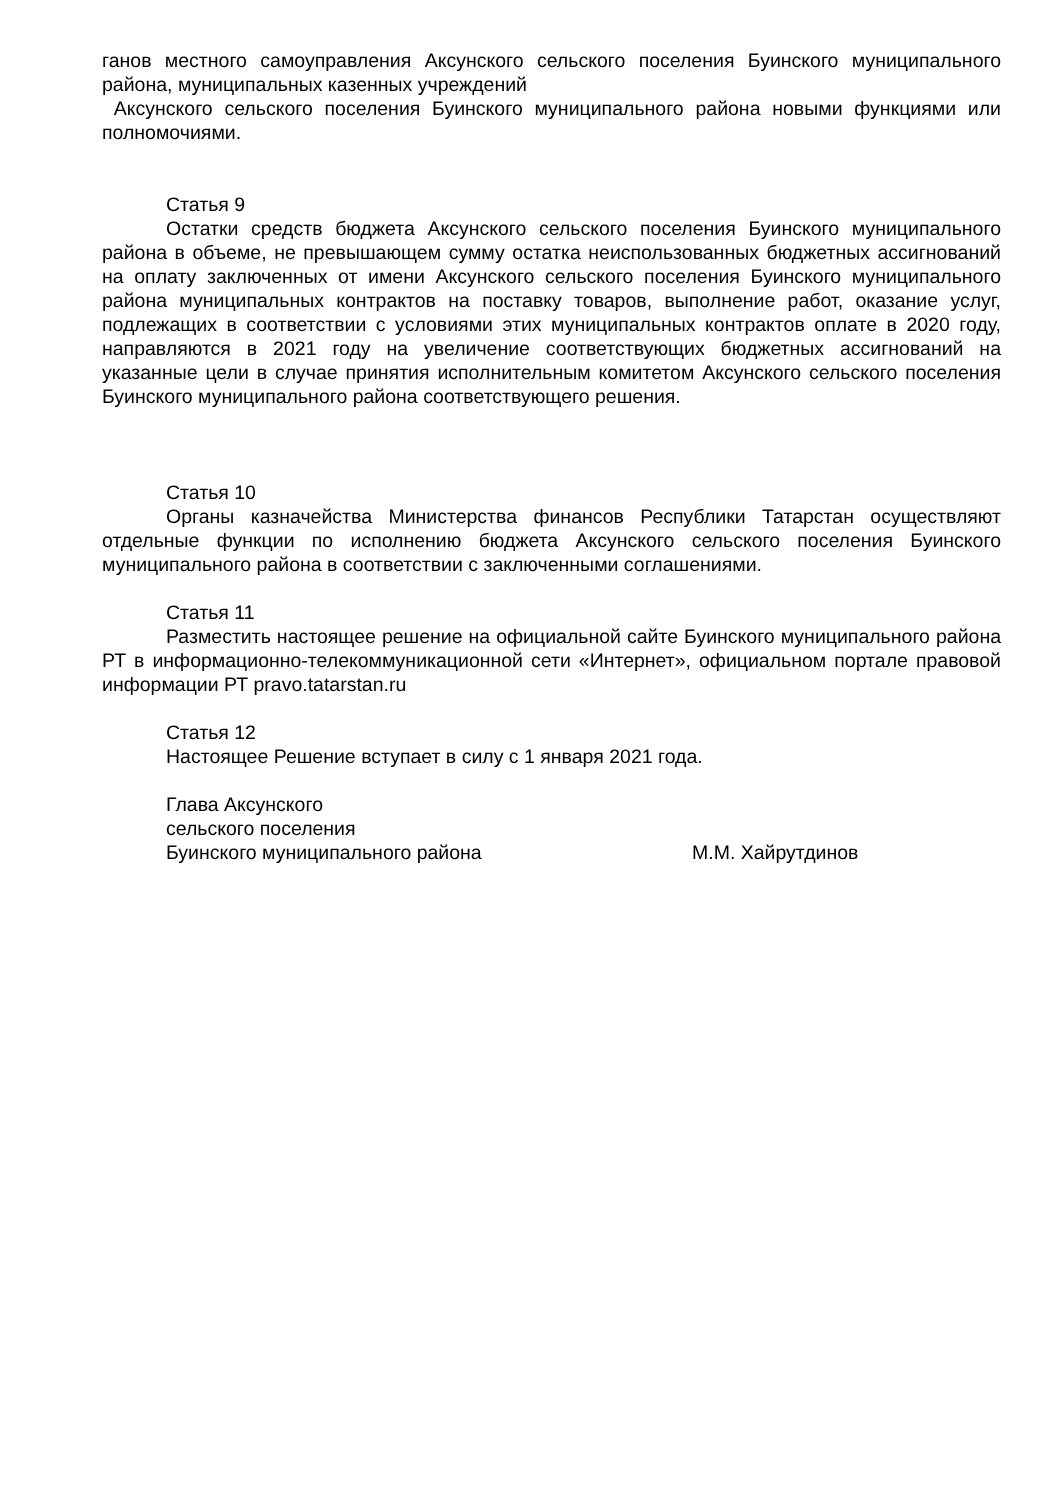ганов местного самоуправления Аксунского сельского поселения Буинского муниципального района, муниципальных казенных учреждений
Аксунского сельского поселения Буинского муниципального района новыми функциями или полномочиями.
Статья 9
Остатки средств бюджета Аксунского сельского поселения Буинского муниципального района в объеме, не превышающем сумму остатка неиспользованных бюджетных ассигнований на оплату заключенных от имени Аксунского сельского поселения Буинского муниципального района муниципальных контрактов на поставку товаров, выполнение работ, оказание услуг, подлежащих в соответствии с условиями этих муниципальных контрактов оплате в 2020 году, направляются в 2021 году на увеличение соответствующих бюджетных ассигнований на указанные цели в случае принятия исполнительным комитетом Аксунского сельского поселения Буинского муниципального района соответствующего решения.
Статья 10
Органы казначейства Министерства финансов Республики Татарстан осуществляют отдельные функции по исполнению бюджета Аксунского сельского поселения Буинского муниципального района в соответствии с заключенными соглашениями.
Статья 11
Разместить настоящее решение на официальной сайте Буинского муниципального района РТ в информационно-телекоммуникационной сети «Интернет», официальном портале правовой информации РТ pravo.tatarstan.ru
Статья 12
Настоящее Решение вступает в силу с 1 января 2021 года.
Глава Аксунского
сельского поселения
Буинского муниципального района М.М. Хайрутдинов